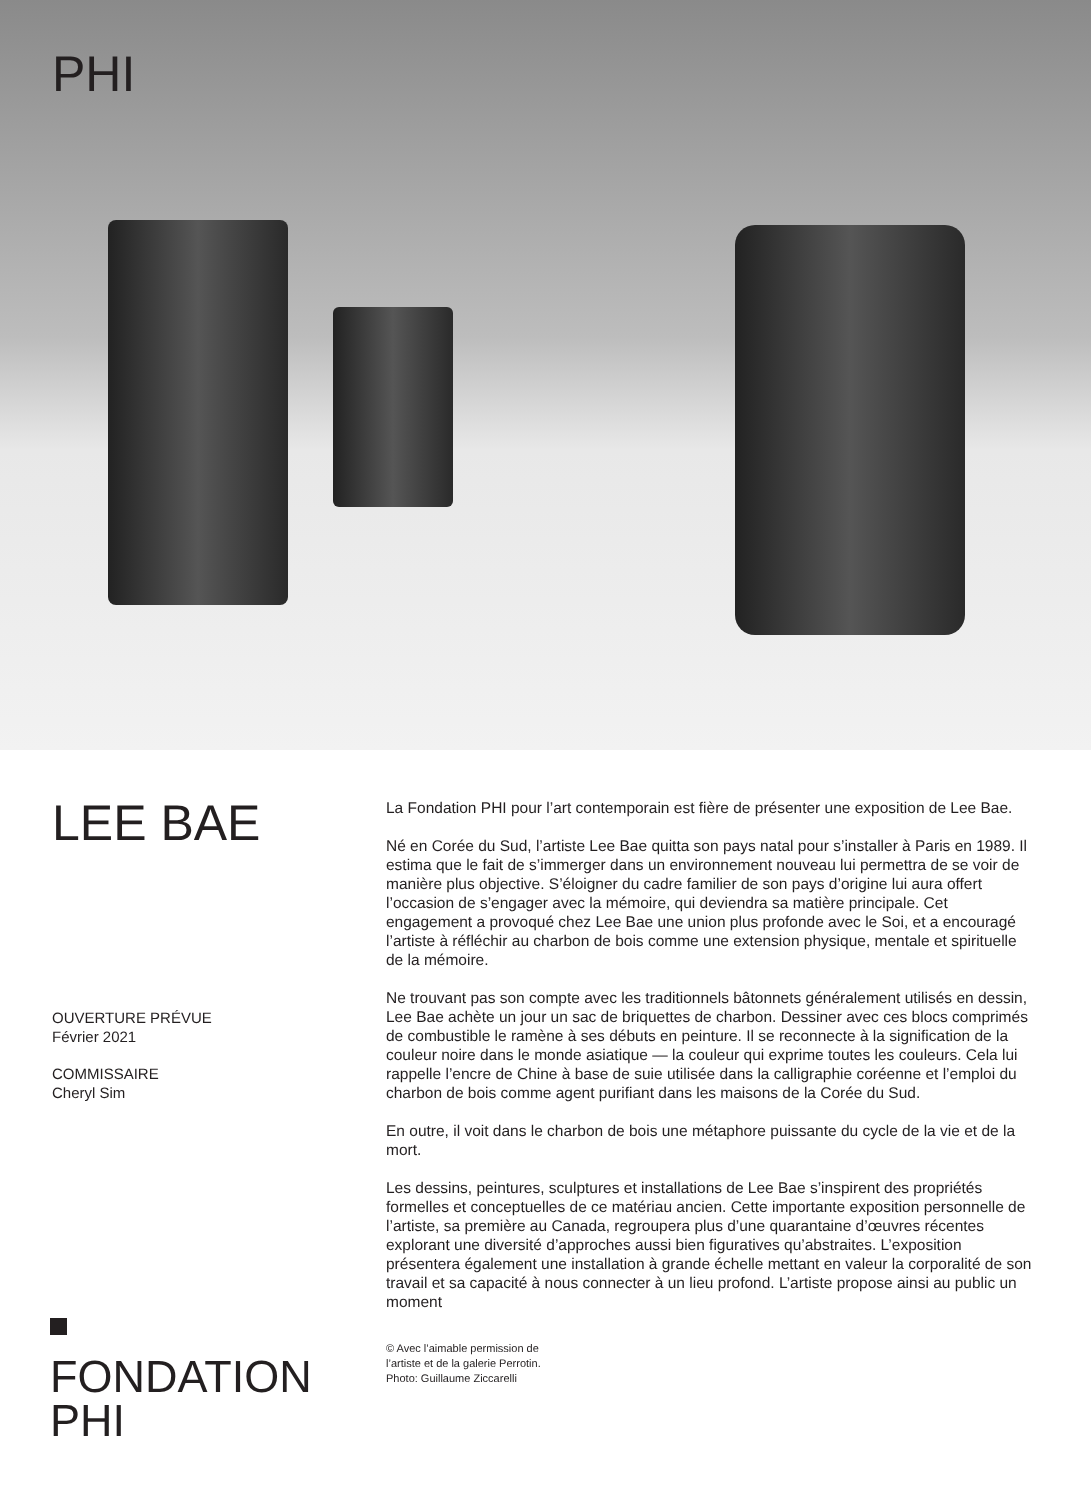PHI
LEE BAE
OUVERTURE PRÉVUE
Février 2021
COMMISSAIRE
Cheryl Sim
FONDATION
PHI
La Fondation PHI pour l’art contemporain est fière de présenter une exposition de Lee Bae.
Né en Corée du Sud, l’artiste Lee Bae quitta son pays natal pour s’installer à Paris en 1989. Il estima que le fait de s’immerger dans un environnement nouveau lui permettra de se voir de manière plus objective. S’éloigner du cadre familier de son pays d’origine lui aura offert l’occasion de s’engager avec la mémoire, qui deviendra sa matière principale. Cet engagement a provoqué chez Lee Bae une union plus profonde avec le Soi, et a encouragé l’artiste à réfléchir au charbon de bois comme une extension physique, mentale et spirituelle de la mémoire.
Ne trouvant pas son compte avec les traditionnels bâtonnets généralement utilisés en dessin, Lee Bae achète un jour un sac de briquettes de charbon. Dessiner avec ces blocs comprimés de combustible le ramène à ses débuts en peinture. Il se reconnecte à la signification de la couleur noire dans le monde asiatique — la couleur qui exprime toutes les couleurs. Cela lui rappelle l’encre de Chine à base de suie utilisée dans la calligraphie coréenne et l’emploi du charbon de bois comme agent purifiant dans les maisons de la Corée du Sud.
En outre, il voit dans le charbon de bois une métaphore puissante du cycle de la vie et de la mort.
Les dessins, peintures, sculptures et installations de Lee Bae s’inspirent des propriétés formelles et conceptuelles de ce matériau ancien. Cette importante exposition personnelle de l’artiste, sa première au Canada, regroupera plus d’une quarantaine d’œuvres récentes explorant une diversité d’approches aussi bien figuratives qu’abstraites. L’exposition présentera également une installation à grande échelle mettant en valeur la corporalité de son travail et sa capacité à nous connecter à un lieu profond. L’artiste propose ainsi au public un moment
© Avec l’aimable permission de
l’artiste et de la galerie Perrotin.
Photo: Guillaume Ziccarelli